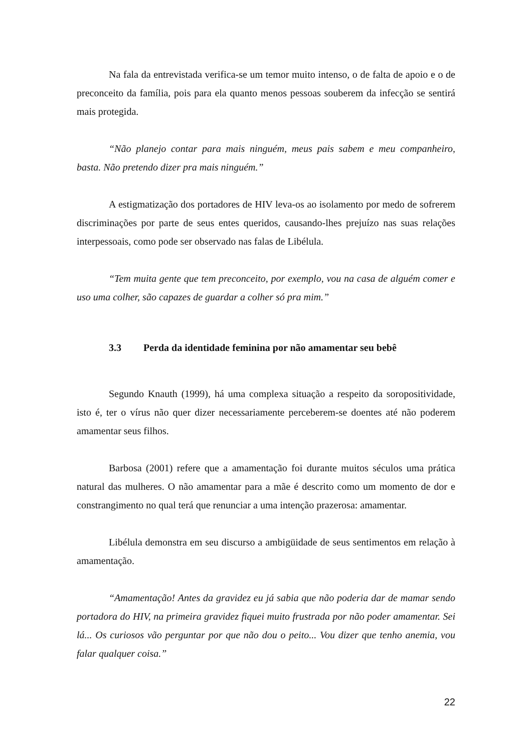Na fala da entrevistada verifica-se um temor muito intenso, o de falta de apoio e o de preconceito da família, pois para ela quanto menos pessoas souberem da infecção se sentirá mais protegida.
“Não planejo contar para mais ninguém, meus pais sabem e meu companheiro, basta. Não pretendo dizer pra mais ninguém.”
A estigmatização dos portadores de HIV leva-os ao isolamento por medo de sofrerem discriminações por parte de seus entes queridos, causando-lhes prejuízo nas suas relações interpessoais, como pode ser observado nas falas de Libélula.
“Tem muita gente que tem preconceito, por exemplo, vou na casa de alguém comer e uso uma colher, são capazes de guardar a colher só pra mim.”
3.3 Perda da identidade feminina por não amamentar seu bebê
Segundo Knauth (1999), há uma complexa situação a respeito da soropositividade, isto é, ter o vírus não quer dizer necessariamente perceberem-se doentes até não poderem amamentar seus filhos.
Barbosa (2001) refere que a amamentação foi durante muitos séculos uma prática natural das mulheres. O não amamentar para a mãe é descrito como um momento de dor e constrangimento no qual terá que renunciar a uma intenção prazerosa: amamentar.
Libélula demonstra em seu discurso a ambigüidade de seus sentimentos em relação à amamentação.
“Amamentação! Antes da gravidez eu já sabia que não poderia dar de mamar sendo portadora do HIV, na primeira gravidez fiquei muito frustrada por não poder amamentar. Sei lá... Os curiosos vão perguntar por que não dou o peito... Vou dizer que tenho anemia, vou falar qualquer coisa.”
22